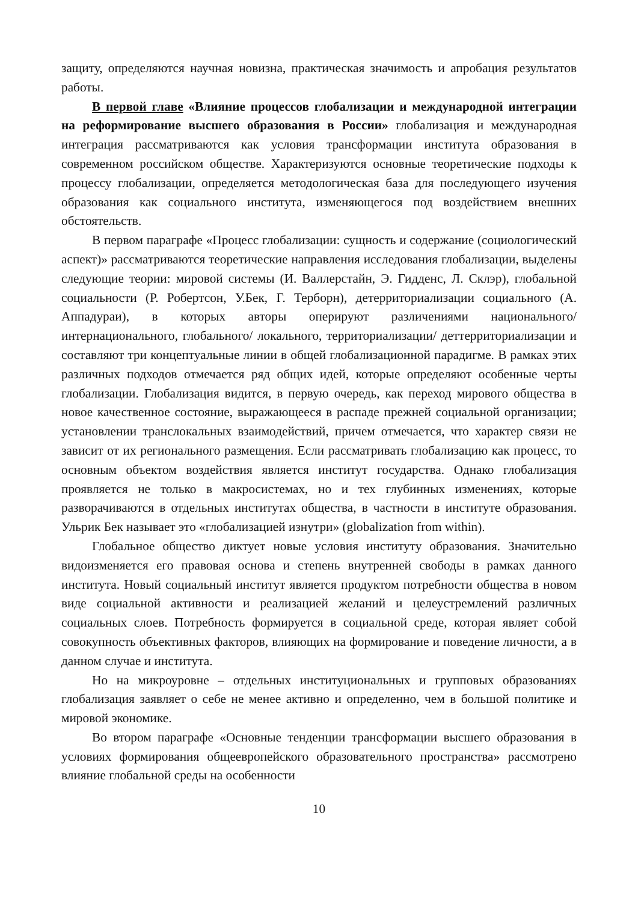защиту, определяются научная новизна, практическая значимость и апробация результатов работы.
В первой главе «Влияние процессов глобализации и международной интеграции на реформирование высшего образования в России» глобализация и международная интеграция рассматриваются как условия трансформации института образования в современном российском обществе. Характеризуются основные теоретические подходы к процессу глобализации, определяется методологическая база для последующего изучения образования как социального института, изменяющегося под воздействием внешних обстоятельств.
В первом параграфе «Процесс глобализации: сущность и содержание (социологический аспект)» рассматриваются теоретические направления исследования глобализации, выделены следующие теории: мировой системы (И. Валлерстайн, Э. Гидденс, Л. Склэр), глобальной социальности (Р. Робертсон, У.Бек, Г. Терборн), детерриториализации социального (А. Аппадураи), в которых авторы оперируют различениями национального/интернационального, глобального/ локального, территориализации/ деттерриториализации и составляют три концептуальные линии в общей глобализационной парадигме. В рамках этих различных подходов отмечается ряд общих идей, которые определяют особенные черты глобализации. Глобализация видится, в первую очередь, как переход мирового общества в новое качественное состояние, выражающееся в распаде прежней социальной организации; установлении транслокальных взаимодействий, причем отмечается, что характер связи не зависит от их регионального размещения. Если рассматривать глобализацию как процесс, то основным объектом воздействия является институт государства. Однако глобализация проявляется не только в макросистемах, но и тех глубинных изменениях, которые разворачиваются в отдельных институтах общества, в частности в институте образования. Ульрик Бек называет это «глобализацией изнутри» (globalization from within).
Глобальное общество диктует новые условия институту образования. Значительно видоизменяется его правовая основа и степень внутренней свободы в рамках данного института. Новый социальный институт является продуктом потребности общества в новом виде социальной активности и реализацией желаний и целеустремлений различных социальных слоев. Потребность формируется в социальной среде, которая являет собой совокупность объективных факторов, влияющих на формирование и поведение личности, а в данном случае и института.
Но на микроуровне – отдельных институциональных и групповых образованиях глобализация заявляет о себе не менее активно и определенно, чем в большой политике и мировой экономике.
Во втором параграфе «Основные тенденции трансформации высшего образования в условиях формирования общеевропейского образовательного пространства» рассмотрено влияние глобальной среды на особенности
10